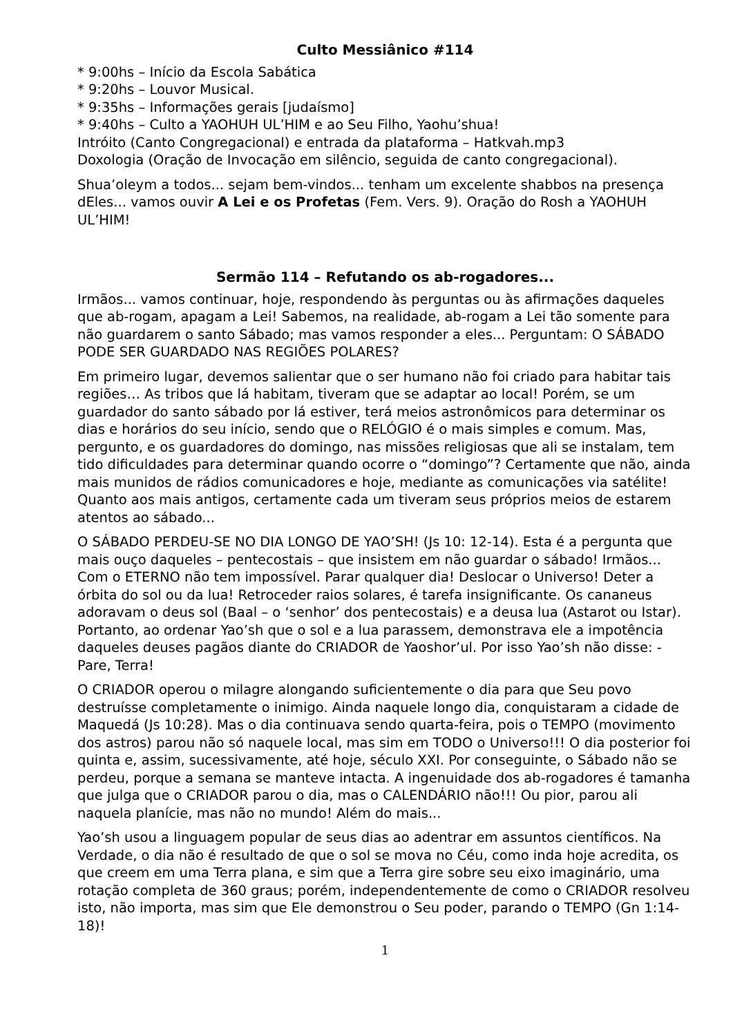Culto Messiânico #114
* 9:00hs – Início da Escola Sabática
* 9:20hs – Louvor Musical.
* 9:35hs – Informações gerais [judaísmo]
* 9:40hs – Culto a YAOHUH UL’HIM e ao Seu Filho, Yaohu’shua!
Intróito (Canto Congregacional) e entrada da plataforma – Hatkvah.mp3
Doxologia (Oração de Invocação em silêncio, seguida de canto congregacional).
Shua’oleym a todos... sejam bem-vindos... tenham um excelente shabbos na presença dEles... vamos ouvir A Lei e os Profetas (Fem. Vers. 9). Oração do Rosh a YAOHUH UL’HIM!
Sermão 114 – Refutando os ab-rogadores...
Irmãos... vamos continuar, hoje, respondendo às perguntas ou às afirmações daqueles que ab-rogam, apagam a Lei! Sabemos, na realidade, ab-rogam a Lei tão somente para não guardarem o santo Sábado; mas vamos responder a eles... Perguntam: O SÁBADO PODE SER GUARDADO NAS REGIÕES POLARES?
Em primeiro lugar, devemos salientar que o ser humano não foi criado para habitar tais regiões… As tribos que lá habitam, tiveram que se adaptar ao local! Porém, se um guardador do santo sábado por lá estiver, terá meios astronômicos para determinar os dias e horários do seu início, sendo que o RELÓGIO é o mais simples e comum. Mas, pergunto, e os guardadores do domingo, nas missões religiosas que ali se instalam, tem tido dificuldades para determinar quando ocorre o “domingo”? Certamente que não, ainda mais munidos de rádios comunicadores e hoje, mediante as comunicações via satélite! Quanto aos mais antigos, certamente cada um tiveram seus próprios meios de estarem atentos ao sábado...
O SÁBADO PERDEU-SE NO DIA LONGO DE YAO’SH! (Js 10: 12-14). Esta é a pergunta que mais ouço daqueles – pentecostais – que insistem em não guardar o sábado! Irmãos... Com o ETERNO não tem impossível. Parar qualquer dia! Deslocar o Universo! Deter a órbita do sol ou da lua! Retroceder raios solares, é tarefa insignificante. Os cananeus adoravam o deus sol (Baal – o ‘senhor’ dos pentecostais) e a deusa lua (Astarot ou Istar). Portanto, ao ordenar Yao’sh que o sol e a lua parassem, demonstrava ele a impotência daqueles deuses pagãos diante do CRIADOR de Yaoshor’ul. Por isso Yao’sh não disse: -Pare, Terra!
O CRIADOR operou o milagre alongando suficientemente o dia para que Seu povo destruísse completamente o inimigo. Ainda naquele longo dia, conquistaram a cidade de Maquedá (Js 10:28). Mas o dia continuava sendo quarta-feira, pois o TEMPO (movimento dos astros) parou não só naquele local, mas sim em TODO o Universo!!! O dia posterior foi quinta e, assim, sucessivamente, até hoje, século XXI. Por conseguinte, o Sábado não se perdeu, porque a semana se manteve intacta. A ingenuidade dos ab-rogadores é tamanha que julga que o CRIADOR parou o dia, mas o CALENDÁRIO não!!! Ou pior, parou ali naquela planície, mas não no mundo! Além do mais...
Yao’sh usou a linguagem popular de seus dias ao adentrar em assuntos científicos. Na Verdade, o dia não é resultado de que o sol se mova no Céu, como inda hoje acredita, os que creem em uma Terra plana, e sim que a Terra gire sobre seu eixo imaginário, uma rotação completa de 360 graus; porém, independentemente de como o CRIADOR resolveu isto, não importa, mas sim que Ele demonstrou o Seu poder, parando o TEMPO (Gn 1:14-18)!
1